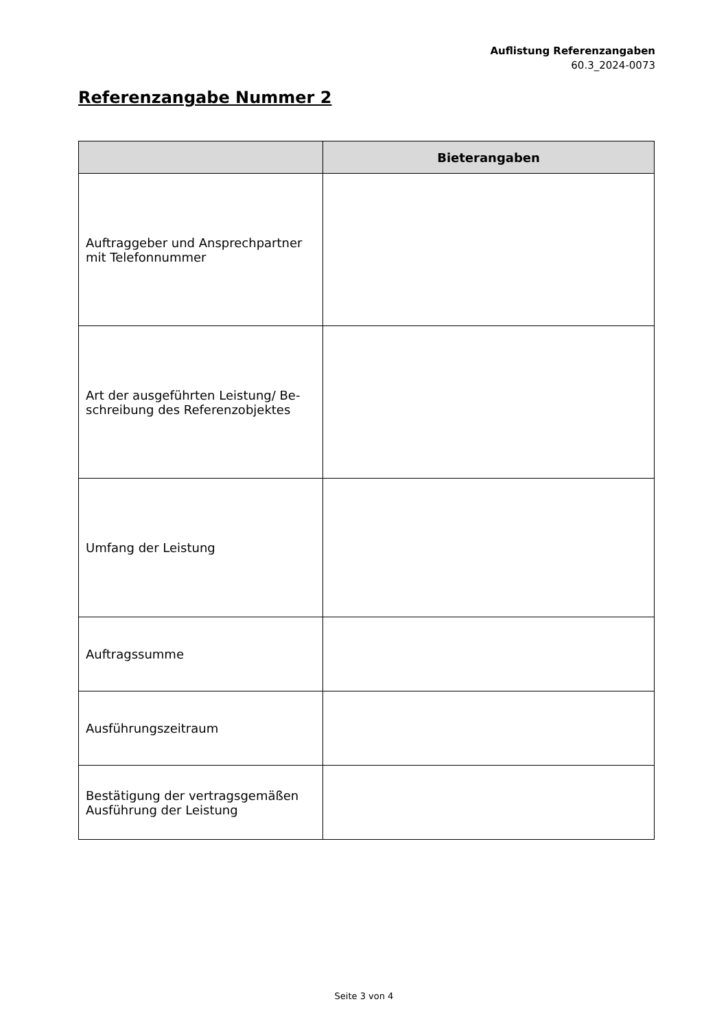Auflistung Referenzangaben
60.3_2024-0073
Referenzangabe Nummer 2
| | Bieterangaben |
| --- | --- |
| Auftraggeber und Ansprechpartner mit Telefonnummer | |
| Art der ausgeführten Leistung/ Be-schreibung des Referenzobjektes | |
| Umfang der Leistung | |
| Auftragssumme | |
| Ausführungszeitraum | |
| Bestätigung der vertragsgemäßen Ausführung der Leistung | |
Seite 3 von 4